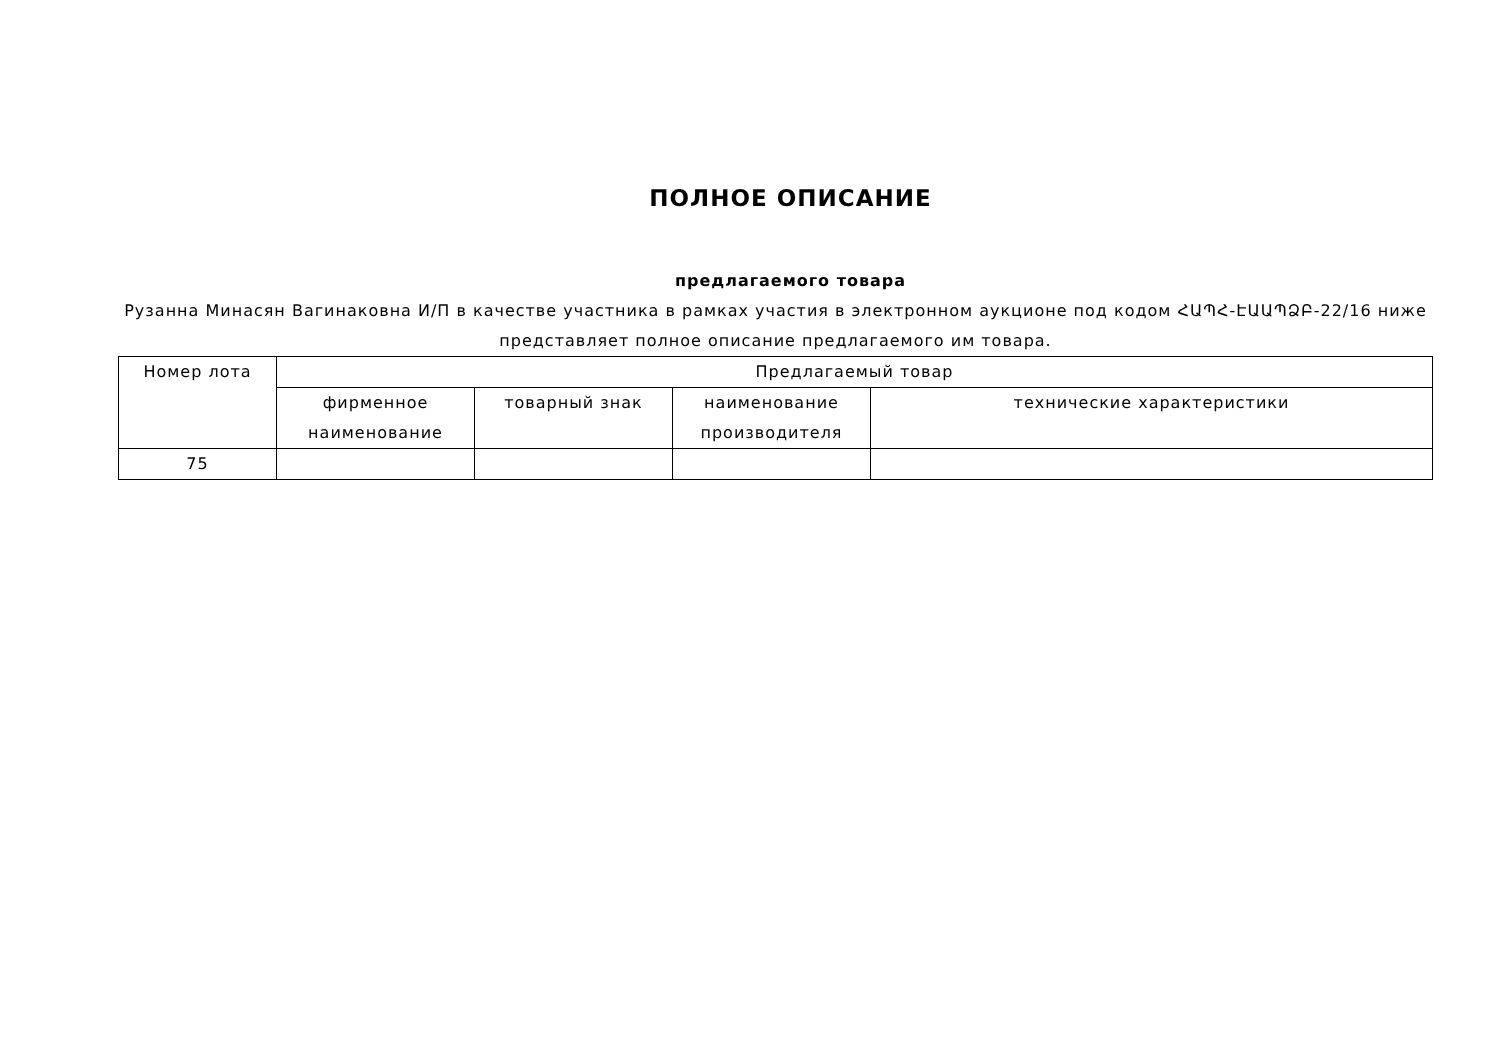ПОЛНОЕ ОПИСАНИЕ
предлагаемого товара
Рузанна Минасян Вагинаковна И/П в качестве участника в рамках участия в электронном аукционе под кодом ՀԱՊՀ-ԷԱԱՊՁԲ-22/16 ниже представляет полное описание предлагаемого им товара.
| Номер лота | Предлагаемый товар | | | |
| --- | --- | --- | --- | --- |
| | фирменное наименование | товарный знак | наименование производителя | технические характеристики |
| 75 | | | | |